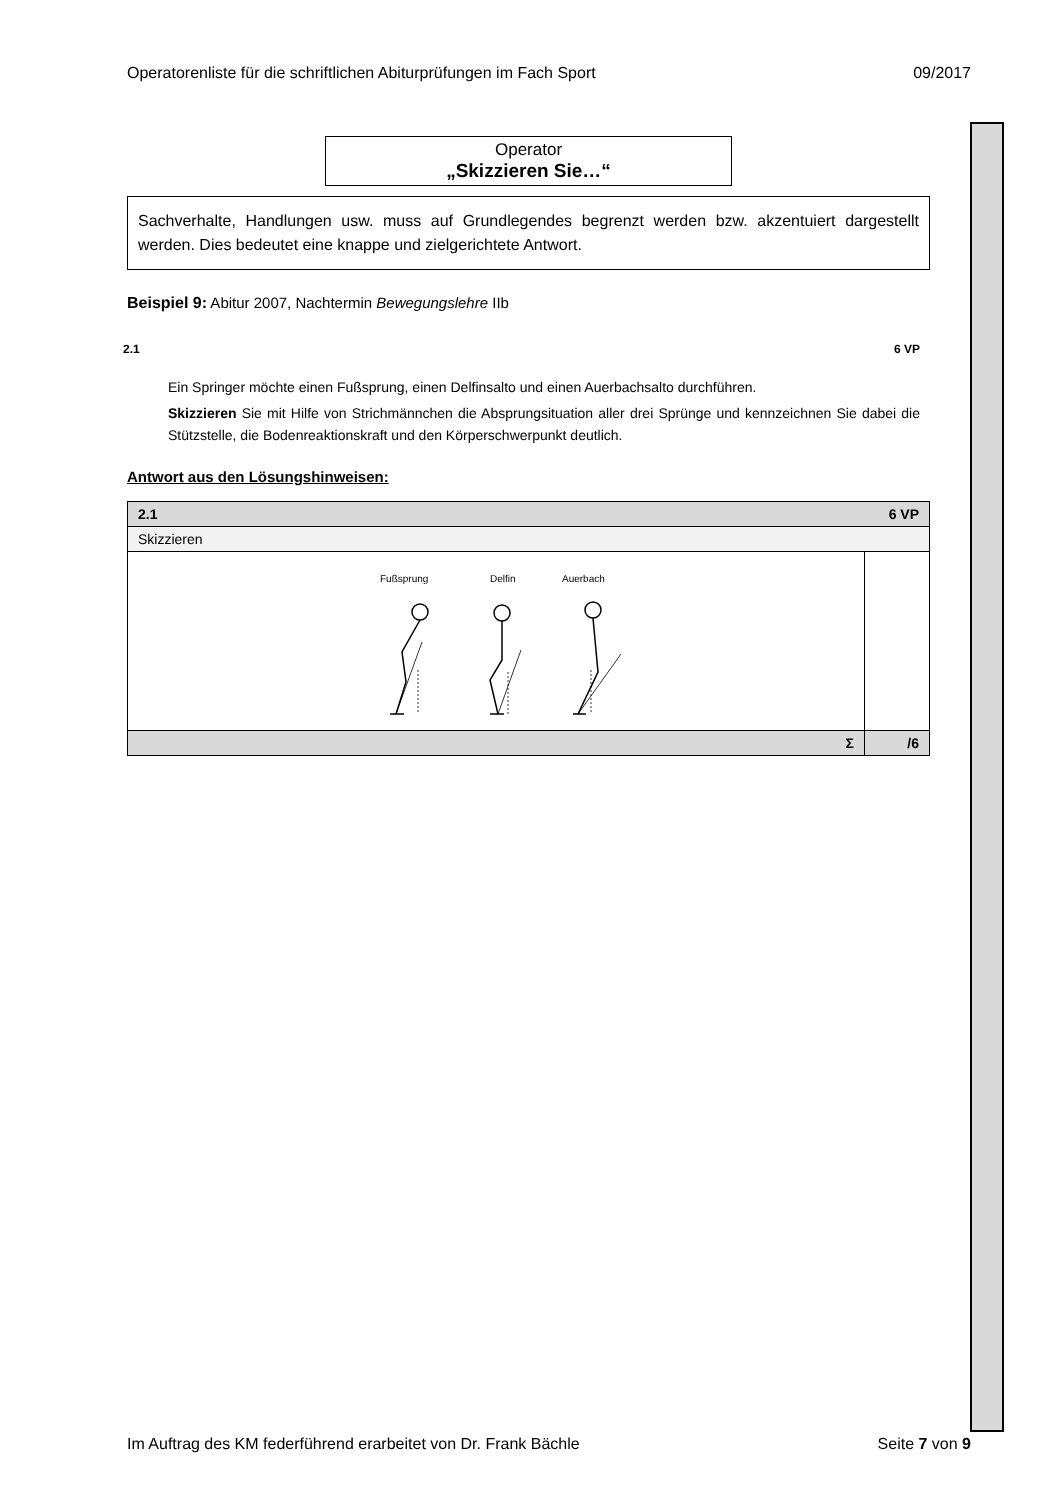Operatorenliste für die schriftlichen Abiturprüfungen im Fach Sport 09/2017
Operator
„Skizzieren Sie…“
Sachverhalte, Handlungen usw. muss auf Grundlegendes begrenzt werden bzw. akzentuiert dargestellt werden. Dies bedeutet eine knappe und zielgerichtete Antwort.
Beispiel 9: Abitur 2007, Nachtermin Bewegungslehre IIb
2.1 6 VP
Ein Springer möchte einen Fußsprung, einen Delfinsalto und einen Auerbachsalto durchführen.
Skizzieren Sie mit Hilfe von Strichmännchen die Absprungsituation aller drei Sprünge und kennzeichnen Sie dabei die Stützstelle, die Bodenreaktionskraft und den Körperschwerpunkt deutlich.
Antwort aus den Lösungshinweisen:
| 2.1 | | 6 VP |
| Skizzieren | | |
| Fußsprung Delfin Auerbach | | |
| | Σ | /6 |
Im Auftrag des KM federführend erarbeitet von Dr. Frank Bächle Seite 7 von 9